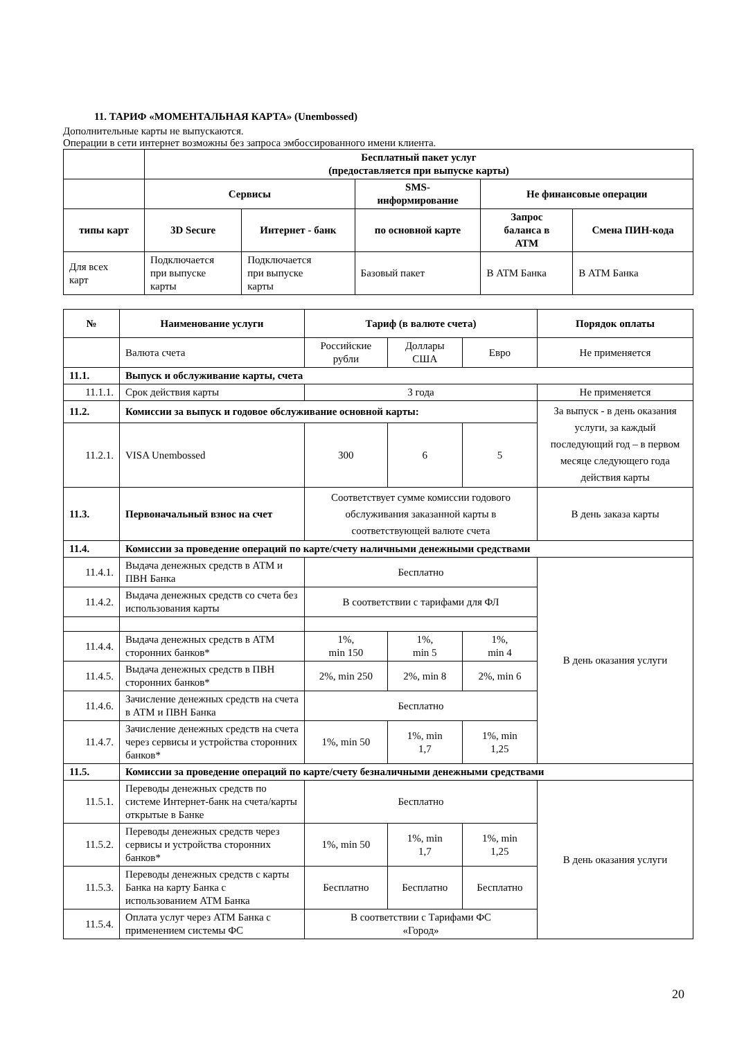11. ТАРИФ «МОМЕНТАЛЬНАЯ КАРТА» (Unembossed)
Дополнительные карты не выпускаются.
Операции в сети интернет возможны без запроса эмбоссированного имени клиента.
| | Бесплатный пакет услуг (предоставляется при выпуске карты) | | | | |
| | Сервисы | | SMS- информирование | Не финансовые операции | |
| типы карт | 3D Secure | Интернет - банк | по основной карте | Запрос баланса в АТМ | Смена ПИН-кода |
| Для всех карт | Подключается при выпуске карты | Подключается при выпуске карты | Базовый пакет | В АТМ Банка | В АТМ Банка |
| № | Наименование услуги | Тариф (в валюте счета) | | | Порядок оплаты |
| --- | --- | --- | --- | --- | --- |
| | Валюта счета | Российские рубли | Доллары США | Евро | Не применяется |
| 11.1. | Выпуск и обслуживание карты, счета | | | | |
| 11.1.1. | Срок действия карты | 3 года | | | Не применяется |
| 11.2. | Комиссии за выпуск и годовое обслуживание основной карты: | | | | За выпуск - в день оказания услуги, за каждый последующий год – в первом месяце следующего года действия карты |
| 11.2.1. | VISA Unembossed | 300 | 6 | 5 | |
| 11.3. | Первоначальный взнос на счет | Соответствует сумме комиссии годового обслуживания заказанной карты в соответствующей валюте счета | | | В день заказа карты |
| 11.4. | Комиссии за проведение операций по карте/счету наличными денежными средствами | | | | |
| 11.4.1. | Выдача денежных средств в АТМ и ПВН Банка | Бесплатно | | | В день оказания услуги |
| 11.4.2. | Выдача денежных средств со счета без использования карты | В соответствии с тарифами для ФЛ | | | |
| 11.4.4. | Выдача денежных средств в АТМ сторонних банков* | 1%, min 150 | 1%, min 5 | 1%, min 4 | |
| 11.4.5. | Выдача денежных средств в ПВН сторонних банков* | 2%, min 250 | 2%, min 8 | 2%, min 6 | |
| 11.4.6. | Зачисление денежных средств на счета в АТМ и ПВН Банка | Бесплатно | | | |
| 11.4.7. | Зачисление денежных средств на счета через сервисы и устройства сторонних банков* | 1%, min 50 | 1%, min 1,7 | 1%, min 1,25 | |
| 11.5. | Комиссии за проведение операций по карте/счету безналичными денежными средствами | | | | |
| 11.5.1. | Переводы денежных средств по системе Интернет-банк на счета/карты открытые в Банке | Бесплатно | | | В день оказания услуги |
| 11.5.2. | Переводы денежных средств через сервисы и устройства сторонних банков* | 1%, min 50 | 1%, min 1,7 | 1%, min 1,25 | |
| 11.5.3. | Переводы денежных средств с карты Банка на карту Банка с использованием АТМ Банка | Бесплатно | Бесплатно | Бесплатно | |
| 11.5.4. | Оплата услуг через АТМ Банка с применением системы ФС | В соответствии с Тарифами ФС «Город» | | | |
20